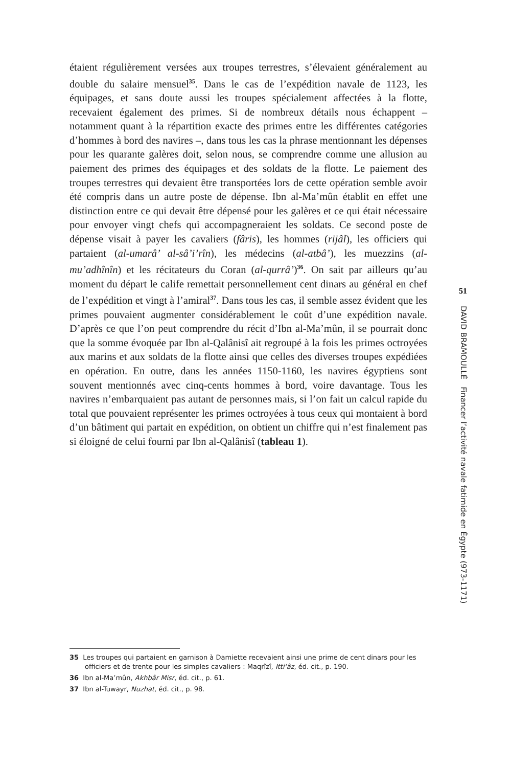étaient régulièrement versées aux troupes terrestres, s’élevaient généralement au double du salaire mensuel<sup>35</sup>. Dans le cas de l’expédition navale de 1123, les équipages, et sans doute aussi les troupes spécialement affectées à la flotte, recevaient également des primes. Si de nombreux détails nous échappent – notamment quant à la répartition exacte des primes entre les différentes catégories d’hommes à bord des navires –, dans tous les cas la phrase mentionnant les dépenses pour les quarante galères doit, selon nous, se comprendre comme une allusion au paiement des primes des équipages et des soldats de la flotte. Le paiement des troupes terrestres qui devaient être transportées lors de cette opération semble avoir été compris dans un autre poste de dépense. Ibn al-Ma’mûn établit en effet une distinction entre ce qui devait être dépensé pour les galères et ce qui était nécessaire pour envoyer vingt chefs qui accompagneraient les soldats. Ce second poste de dépense visait à payer les cavaliers (fâris), les hommes (rijâl), les officiers qui partaient (al-umarâ’ al-sâ’i’rîn), les médecins (al-atbâ’), les muezzins (al-mu’adhînîn) et les récitateurs du Coran (al-qurrâ’)<sup>36</sup>. On sait par ailleurs qu’au moment du départ le calife remettait personnellement cent dinars au général en chef de l’expédition et vingt à l’amiral<sup>37</sup>. Dans tous les cas, il semble assez évident que les primes pouvaient augmenter considérablement le coût d’une expédition navale. D’après ce que l’on peut comprendre du récit d’Ibn al-Ma’mûn, il se pourrait donc que la somme évoquée par Ibn al-Qalânisî ait regroupé à la fois les primes octroyées aux marins et aux soldats de la flotte ainsi que celles des diverses troupes expédiées en opération. En outre, dans les années 1150-1160, les navires égyptiens sont souvent mentionnés avec cinq-cents hommes à bord, voire davantage. Tous les navires n’embarquaient pas autant de personnes mais, si l’on fait un calcul rapide du total que pouvaient représenter les primes octroyées à tous ceux qui montaient à bord d’un bâtiment qui partait en expédition, on obtient un chiffre qui n’est finalement pas si éloigné de celui fourni par Ibn al-Qalânisî (tableau 1).
51
DAVID BRAMOULLÉ Financer l’activité navale fatimide en Égypte (973-1171)
35 Les troupes qui partaient en garnison à Damiette recevaient ainsi une prime de cent dinars pour les officiers et de trente pour les simples cavaliers : Maqrîzî, Itti‘âz, éd. cit., p. 190.
36 Ibn al-Ma’mûn, Akhbâr Misr, éd. cit., p. 61.
37 Ibn al-Tuwayr, Nuzhat, éd. cit., p. 98.